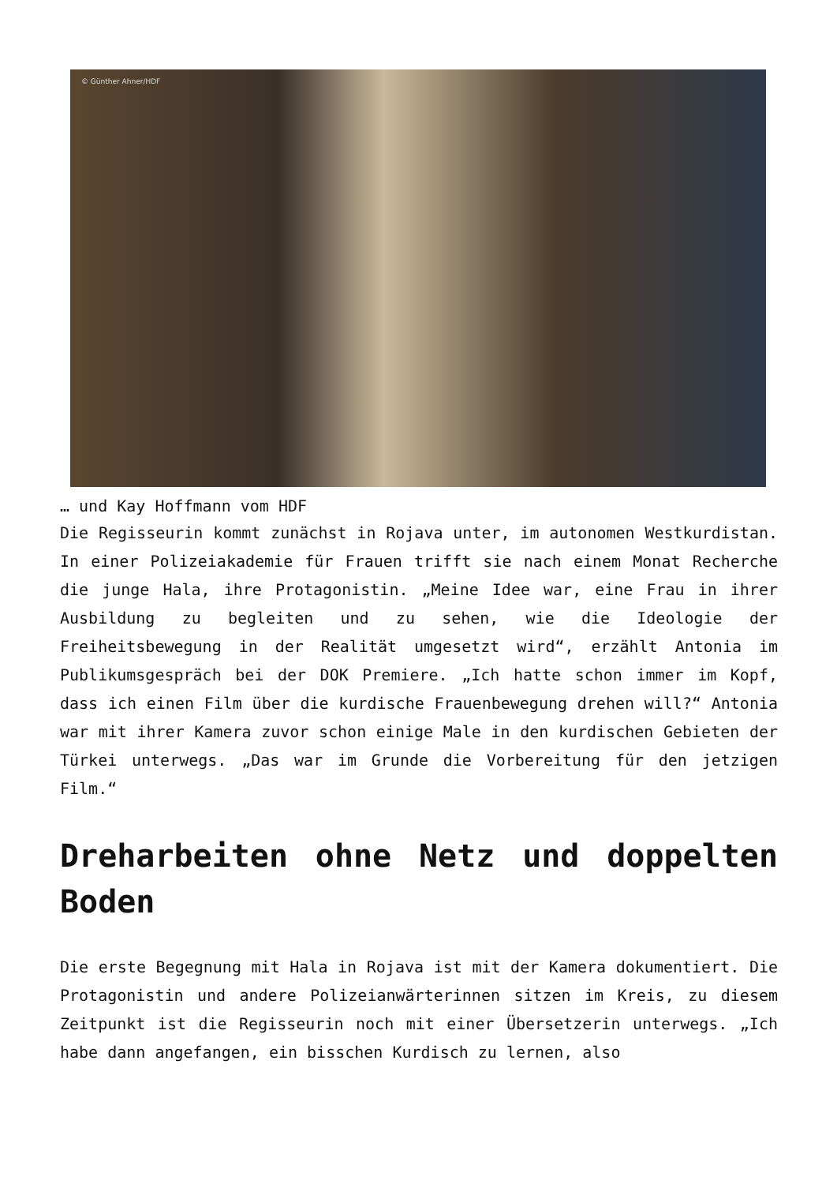© Günther Ahner/HDF
… und Kay Hoffmann vom HDF
Die Regisseurin kommt zunächst in Rojava unter, im autonomen Westkurdistan. In einer Polizeiakademie für Frauen trifft sie nach einem Monat Recherche die junge Hala, ihre Protagonistin. „Meine Idee war, eine Frau in ihrer Ausbildung zu begleiten und zu sehen, wie die Ideologie der Freiheitsbewegung in der Realität umgesetzt wird“, erzählt Antonia im Publikumsgespräch bei der DOK Premiere. „Ich hatte schon immer im Kopf, dass ich einen Film über die kurdische Frauenbewegung drehen will?“ Antonia war mit ihrer Kamera zuvor schon einige Male in den kurdischen Gebieten der Türkei unterwegs. „Das war im Grunde die Vorbereitung für den jetzigen Film.“
Dreharbeiten ohne Netz und doppelten Boden
Die erste Begegnung mit Hala in Rojava ist mit der Kamera dokumentiert. Die Protagonistin und andere Polizeianwärterinnen sitzen im Kreis, zu diesem Zeitpunkt ist die Regisseurin noch mit einer Übersetzerin unterwegs. „Ich habe dann angefangen, ein bisschen Kurdisch zu lernen, also